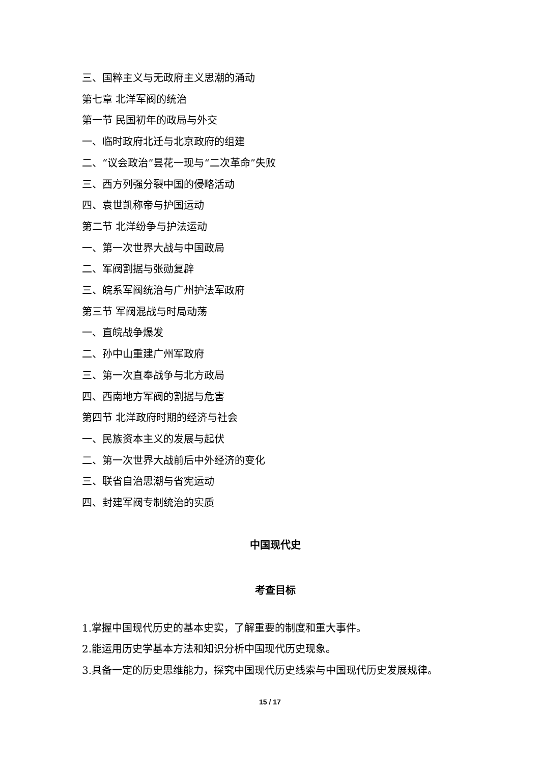三、国粹主义与无政府主义思潮的涌动
第七章 北洋军阀的统治
第一节 民国初年的政局与外交
一、临时政府北迁与北京政府的组建
二、“议会政治”昙花一现与“二次革命”失败
三、西方列强分裂中国的侵略活动
四、袁世凯称帝与护国运动
第二节 北洋纷争与护法运动
一、第一次世界大战与中国政局
二、军阀割据与张勋复辟
三、皖系军阀统治与广州护法军政府
第三节 军阀混战与时局动荡
一、直皖战争爆发
二、孙中山重建广州军政府
三、第一次直奉战争与北方政局
四、西南地方军阀的割据与危害
第四节 北洋政府时期的经济与社会
一、民族资本主义的发展与起伏
二、第一次世界大战前后中外经济的变化
三、联省自治思潮与省宪运动
四、封建军阀专制统治的实质
中国现代史
考查目标
1.掌握中国现代历史的基本史实，了解重要的制度和重大事件。
2.能运用历史学基本方法和知识分析中国现代历史现象。
3.具备一定的历史思维能力，探究中国现代历史线索与中国现代历史发展规律。
15 / 17